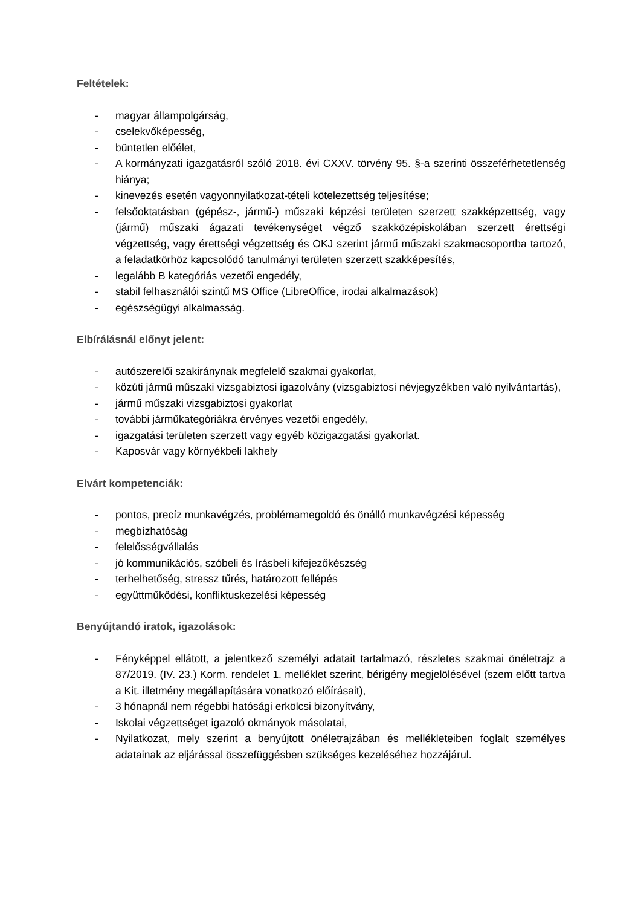Feltételek:
- magyar állampolgárság,
- cselekvőképesség,
- büntetlen előélet,
- A kormányzati igazgatásról szóló 2018. évi CXXV. törvény 95. §-a szerinti összeférhetetlenség hiánya;
- kinevezés esetén vagyonnyilatkozat-tételi kötelezettség teljesítése;
- felsőoktatásban (gépész-, jármű-) műszaki képzési területen szerzett szakképzettség, vagy (jármű) műszaki ágazati tevékenységet végző szakközépiskolában szerzett érettségi végzettség, vagy érettségi végzettség és OKJ szerint jármű műszaki szakmacsoportba tartozó, a feladatkörhöz kapcsolódó tanulmányi területen szerzett szakképesítés,
- legalább B kategóriás vezetői engedély,
- stabil felhasználói szintű MS Office (LibreOffice, irodai alkalmazások)
- egészségügyi alkalmasság.
Elbírálásnál előnyt jelent:
- autószerelői szakiránynak megfelelő szakmai gyakorlat,
- közúti jármű műszaki vizsgabiztosi igazolvány (vizsgabiztosi névjegyzékben való nyilvántartás),
- jármű műszaki vizsgabiztosi gyakorlat
- további járműkategóriákra érvényes vezetői engedély,
- igazgatási területen szerzett vagy egyéb közigazgatási gyakorlat.
- Kaposvár vagy környékbeli lakhely
Elvárt kompetenciák:
- pontos, precíz munkavégzés, problémamegoldó és önálló munkavégzési képesség
- megbízhatóság
- felelősségvállalás
- jó kommunikációs, szóbeli és írásbeli kifejezőkészség
- terhelhetőség, stressz tűrés, határozott fellépés
- együttműködési, konfliktuskezelési képesség
Benyújtandó iratok, igazolások:
- Fényképpel ellátott, a jelentkező személyi adatait tartalmazó, részletes szakmai önéletrajz a 87/2019. (IV. 23.) Korm. rendelet 1. melléklet szerint, bérigény megjelölésével (szem előtt tartva a Kit. illetmény megállapítására vonatkozó előírásait),
- 3 hónapnál nem régebbi hatósági erkölcsi bizonyítvány,
- Iskolai végzettséget igazoló okmányok másolatai,
- Nyilatkozat, mely szerint a benyújtott önéletrajzában és mellékleteiben foglalt személyes adatainak az eljárással összefüggésben szükséges kezeléséhez hozzájárul.